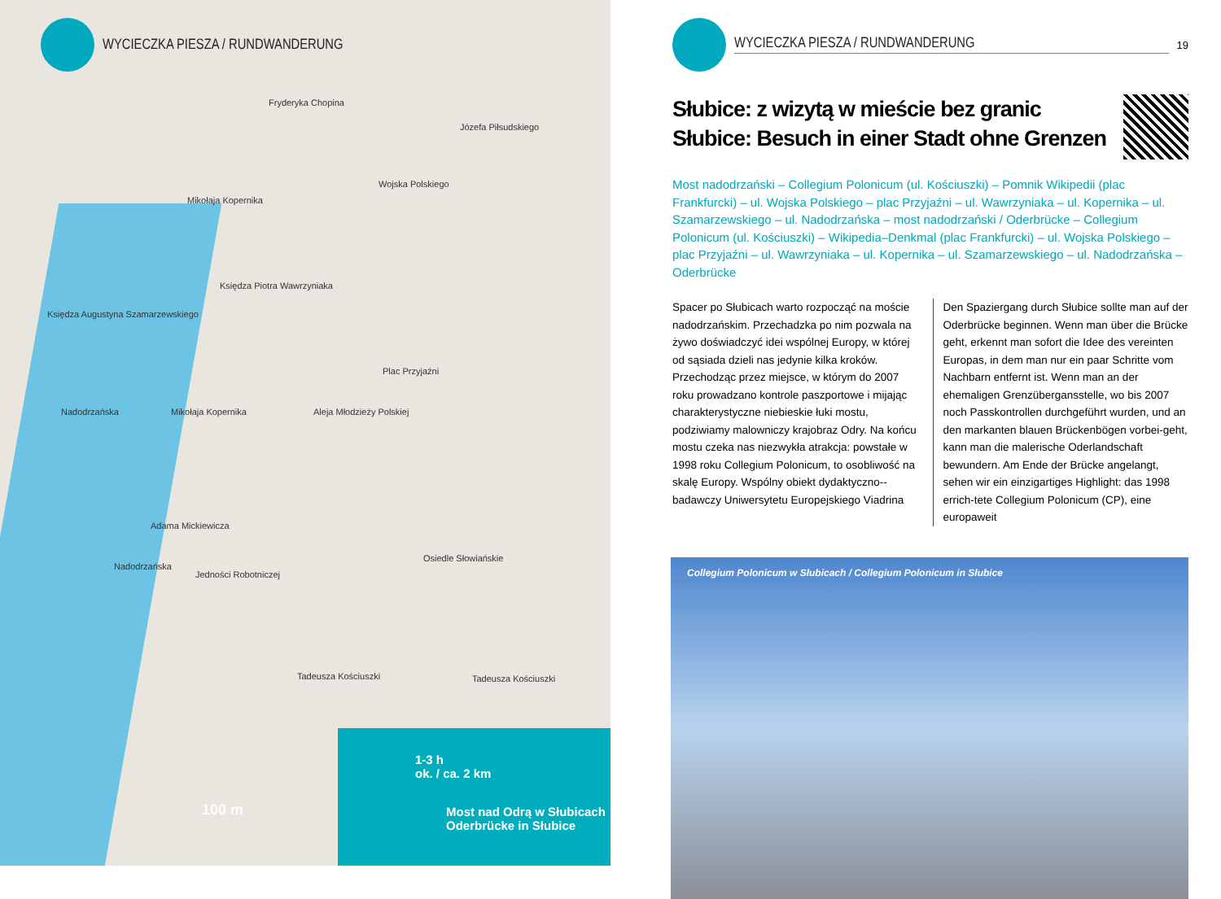WYCIECZKA PIESZA / RUNDWANDERUNG
Fryderyka Chopina
Józefa Piłsudskiego
Mikołaja Kopernika
Wojska Polskiego
Księdza Piotra Wawrzyniaka
Księdza Augustyna Szamarzewskiego
Plac Przyjaźni
Nadodrzańska Mikołaja Kopernika Aleja Młodzieży Polskiej
Adama Mickiewicza
Nadodrzańska
Jedności Robotniczej
Osiedle Słowiańskie
Tadeusza Kościuszki Tadeusza Kościuszki
100 m
1-3 h
ok. / ca. 2 km
Most nad Odrą w Słubicach
Oderbrücke in Słubice
WYCIECZKA PIESZA / RUNDWANDERUNG 19
Słubice: z wizytą w mieście bez granic
Słubice: Besuch in einer Stadt ohne Grenzen
Most nadodrzański – Collegium Polonicum (ul. Kościuszki) – Pomnik Wikipedii (plac Frankfurcki) – ul. Wojska Polskiego – plac Przyjaźni – ul. Wawrzyniaka – ul. Kopernika – ul. Szamarzewskiego – ul. Nadodrzańska – most nadodrzański / Oderbrücke – Collegium Polonicum (ul. Kościuszki) – Wikipedia–Denkmal (plac Frankfurcki) – ul. Wojska Polskiego – plac Przyjaźni – ul. Wawrzyniaka – ul. Kopernika – ul. Szamarzewskiego – ul. Nadodrzańska – Oderbrücke
Spacer po Słubicach warto rozpocząć na moście nadodrzańskim. Przechadzka po nim pozwala na żywo doświadczyć idei wspólnej Europy, w której od sąsiada dzieli nas jedynie kilka kroków. Przechodząc przez miejsce, w którym do 2007 roku prowadzano kontrole paszportowe i mijając charakterystyczne niebieskie łuki mostu, podziwiamy malowniczy krajobraz Odry. Na końcu mostu czeka nas niezwykła atrakcja: powstałe w 1998 roku Collegium Polonicum, to osobliwość na skalę Europy. Wspólny obiekt dydaktyczno--badawczy Uniwersytetu Europejskiego Viadrina
Den Spaziergang durch Słubice sollte man auf der Oderbrücke beginnen. Wenn man über die Brücke geht, erkennt man sofort die Idee des vereinten Europas, in dem man nur ein paar Schritte vom Nachbarn entfernt ist. Wenn man an der ehemaligen Grenzübergansstelle, wo bis 2007 noch Passkontrollen durchgeführt wurden, und an den markanten blauen Brückenbögen vorbei-geht, kann man die malerische Oderlandschaft bewundern. Am Ende der Brücke angelangt, sehen wir ein einzigartiges Highlight: das 1998 errich-tete Collegium Polonicum (CP), eine europaweit
Collegium Polonicum w Słubicach / Collegium Polonicum in Słubice